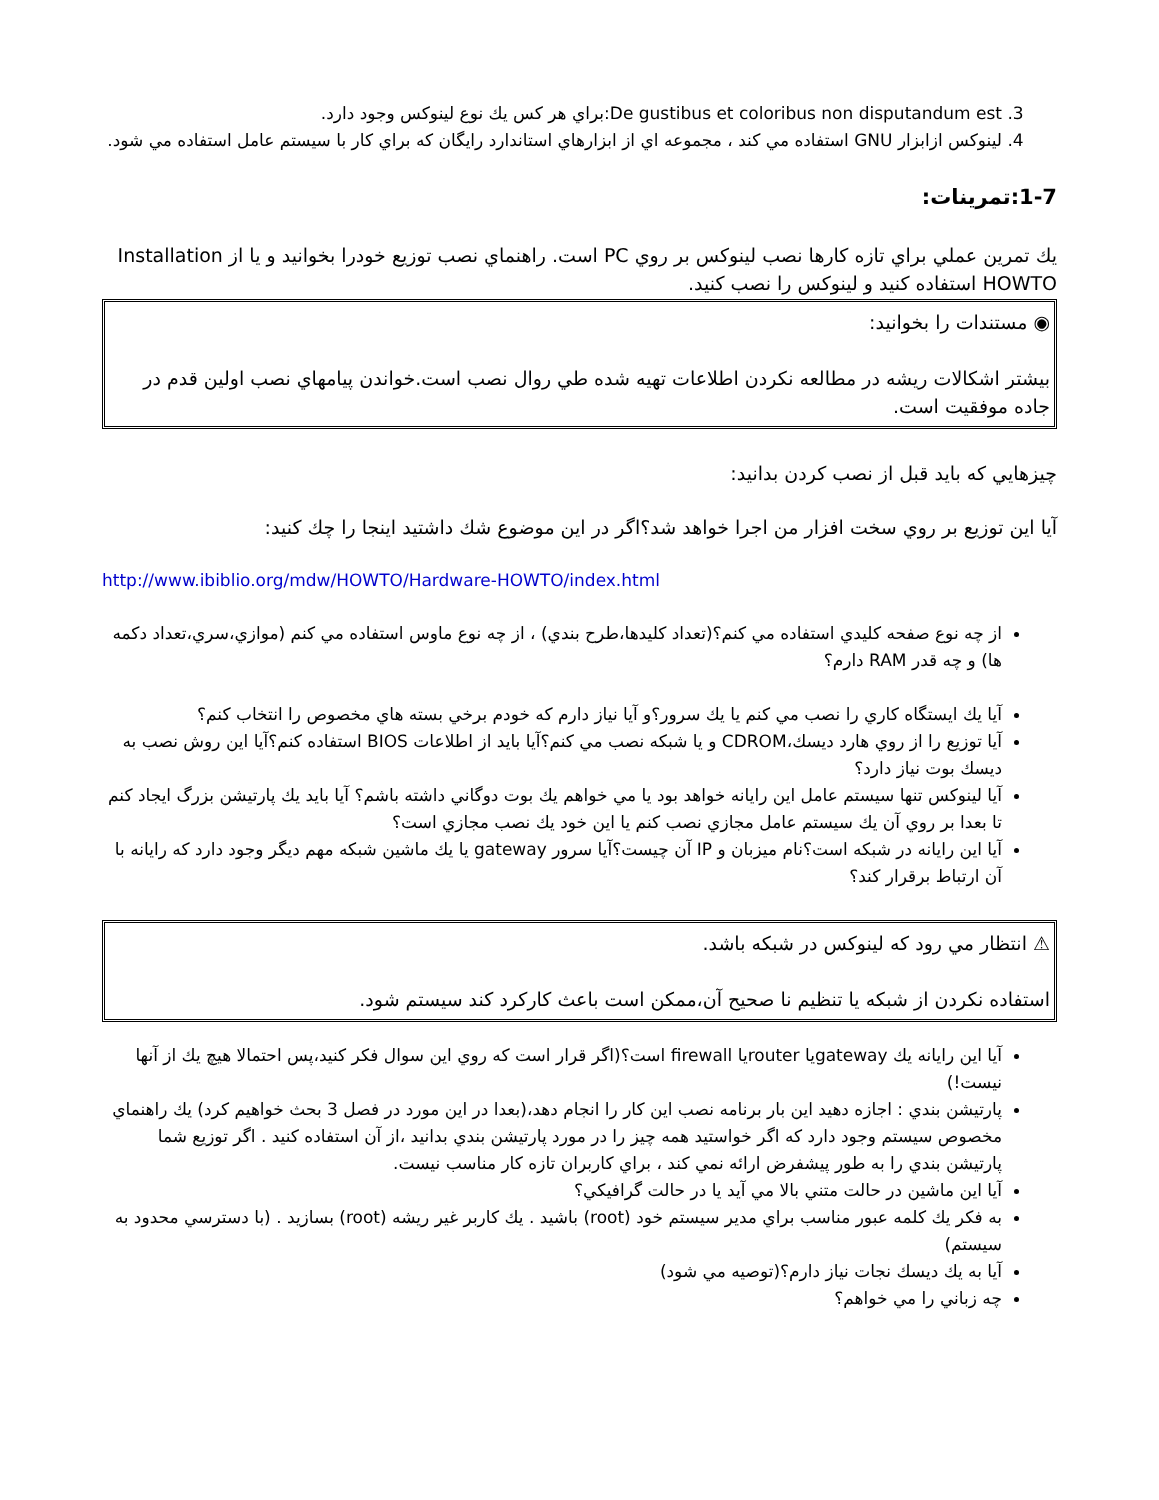3. De gustibus et coloribus non disputandum est:براي هر كس يك نوع لينوكس وجود دارد.
4. لينوكس ازابزار GNU استفاده مي كند ، مجموعه اي از ابزارهاي استاندارد رايگان كه براي كار با سيستم عامل استفاده مي شود.
1-7:تمرينات:
يك تمرين عملي براي تازه كارها نصب لينوكس بر روي PC است. راهنماي نصب توزيع خودرا بخوانيد و يا از Installation HOWTO استفاده كنيد و لينوكس را نصب كنيد.
◉ مستندات را بخوانيد:
بيشتر اشكالات ريشه در مطالعه نكردن اطلاعات تهيه شده طي روال نصب است.خواندن پيامهاي نصب اولين قدم در جاده موفقيت است.
چيزهايي كه بايد قبل از نصب كردن بدانيد:
آيا اين توزيع بر روي سخت افزار من اجرا خواهد شد؟اگر در اين موضوع شك داشتيد اينجا را چك كنيد:
http://www.ibiblio.org/mdw/HOWTO/Hardware-HOWTO/index.html
از چه نوع صفحه كليدي استفاده مي كنم؟(تعداد كليدها،طرح بندي) ، از چه نوع ماوس استفاده مي كنم (موازي،سري،تعداد دكمه ها) و چه قدر RAM دارم؟
آيا يك ايستگاه كاري را نصب مي كنم يا يك سرور؟و آيا نياز دارم كه خودم برخي بسته هاي مخصوص را انتخاب كنم؟
آيا توزيع را از روي هارد ديسك،CDROM و يا شبكه نصب مي كنم؟آيا بايد از اطلاعات BIOS استفاده كنم؟آيا اين روش نصب به ديسك بوت نياز دارد؟
آيا لينوكس تنها سيستم عامل اين رايانه خواهد بود يا مي خواهم يك بوت دوگاني داشته باشم؟ آيا بايد يك پارتيشن بزرگ ايجاد كنم تا بعدا بر روي آن يك سيستم عامل مجازي نصب كنم يا اين خود يك نصب مجازي است؟
آيا اين رايانه در شبكه است؟نام ميزبان و IP آن چيست؟آيا سرور gateway يا يك ماشين شبكه مهم ديگر وجود دارد كه رايانه با آن ارتباط برقرار كند؟
⚠ انتظار مي رود كه لينوكس در شبكه باشد.
استفاده نكردن از شبكه يا تنظيم نا صحيح آن،ممكن است باعث كاركرد كند سيستم شود.
آيا اين رايانه يك gatewayيا routerيا firewall است؟(اگر قرار است كه روي اين سوال فكر كنيد،پس احتمالا هيچ يك از آنها نيست!)
پارتيشن بندي : اجازه دهيد اين بار برنامه نصب اين كار را انجام دهد،(بعدا در اين مورد در فصل 3 بحث خواهيم كرد) يك راهنماي مخصوص سيستم وجود دارد كه اگر خواستيد همه چيز را در مورد پارتيشن بندي بدانيد ،از آن استفاده كنيد . اگر توزيع شما پارتيشن بندي را به طور پيشفرض ارائه نمي كند ، براي كاربران تازه كار مناسب نيست.
آيا اين ماشين در حالت متني بالا مي آيد يا در حالت گرافيكي؟
به فكر يك كلمه عبور مناسب براي مدير سيستم خود (root) باشيد . يك كاربر غير ريشه (root) بسازيد . (با دسترسي محدود به سيستم)
آيا به يك ديسك نجات نياز دارم؟(توصيه مي شود)
چه زباني را مي خواهم؟